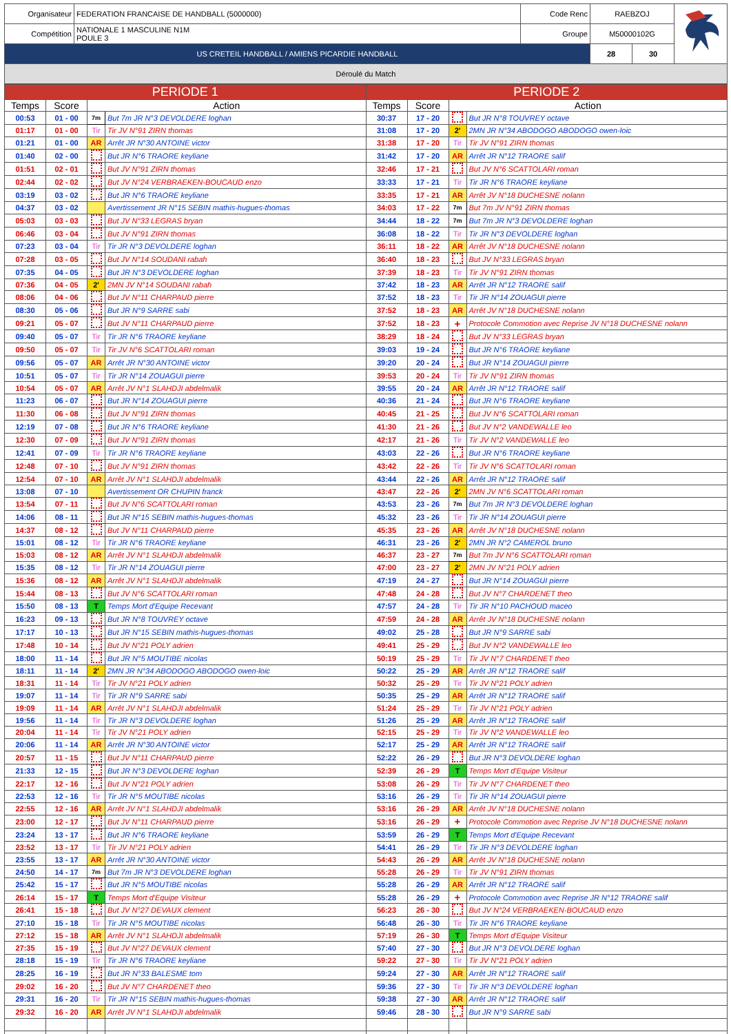| Organisateur | FEDERATION FRANCAISE DE HANDBALL (5000000) | Code Renc | RAEBZOJ | | |
| Compétition | NATIONALE 1 MASCULINE N1M POULE 3 | Groupe | M50000102G | | |
| US CRETEIL HANDBALL / AMIENS PICARDIE HANDBALL | | | 28 | 30 | |
| Déroulé du Match | | | | | |
| PERIODE 1 | | | | PERIODE 2 | | | |
| Temps | Score | Action | | Temps | Score | Action | |
| 00:53 | 01 - 00 | 7m | But 7m JR N°3 DEVOLDERE loghan | 30:37 | 17 - 20 | | But JR N°8 TOUVREY octave |
| 01:17 | 01 - 00 | Tir | Tir JV N°91 ZIRN thomas | 31:08 | 17 - 20 | 2' | 2MN JR N°34 ABODOGO ABODOGO owen-loic |
| 01:21 | 01 - 00 | AR | Arrêt JR N°30 ANTOINE victor | 31:38 | 17 - 20 | Tir | Tir JV N°91 ZIRN thomas |
| 01:40 | 02 - 00 | | But JR N°6 TRAORE keyliane | 31:42 | 17 - 20 | AR | Arrêt JR N°12 TRAORE salif |
| 01:51 | 02 - 01 | | But JV N°91 ZIRN thomas | 32:46 | 17 - 21 | | But JV N°6 SCATTOLARI roman |
| 02:44 | 02 - 02 | | But JV N°24 VERBRAEKEN-BOUCAUD enzo | 33:33 | 17 - 21 | Tir | Tir JR N°6 TRAORE keyliane |
| 03:19 | 03 - 02 | | But JR N°6 TRAORE keyliane | 33:35 | 17 - 21 | AR | Arrêt JV N°18 DUCHESNE nolann |
| 04:37 | 03 - 02 | | Avertissement JR N°15 SEBIN mathis-hugues-thomas | 34:03 | 17 - 22 | 7m | But 7m JV N°91 ZIRN thomas |
| 05:03 | 03 - 03 | | But JV N°33 LEGRAS bryan | 34:44 | 18 - 22 | 7m | But 7m JR N°3 DEVOLDERE loghan |
| 06:46 | 03 - 04 | | But JV N°91 ZIRN thomas | 36:08 | 18 - 22 | Tir | Tir JR N°3 DEVOLDERE loghan |
| 07:23 | 03 - 04 | Tir | Tir JR N°3 DEVOLDERE loghan | 36:11 | 18 - 22 | AR | Arrêt JV N°18 DUCHESNE nolann |
| 07:28 | 03 - 05 | | But JV N°14 SOUDANI rabah | 36:40 | 18 - 23 | | But JV N°33 LEGRAS bryan |
| 07:35 | 04 - 05 | | But JR N°3 DEVOLDERE loghan | 37:39 | 18 - 23 | Tir | Tir JV N°91 ZIRN thomas |
| 07:36 | 04 - 05 | 2' | 2MN JV N°14 SOUDANI rabah | 37:42 | 18 - 23 | AR | Arrêt JR N°12 TRAORE salif |
| 08:06 | 04 - 06 | | But JV N°11 CHARPAUD pierre | 37:52 | 18 - 23 | Tir | Tir JR N°14 ZOUAGUI pierre |
| 08:30 | 05 - 06 | | But JR N°9 SARRE sabi | 37:52 | 18 - 23 | AR | Arrêt JV N°18 DUCHESNE nolann |
| 09:21 | 05 - 07 | | But JV N°11 CHARPAUD pierre | 37:52 | 18 - 23 | + | Protocole Commotion avec Reprise JV N°18 DUCHESNE nolann |
| 09:40 | 05 - 07 | Tir | Tir JR N°6 TRAORE keyliane | 38:29 | 18 - 24 | | But JV N°33 LEGRAS bryan |
| 09:50 | 05 - 07 | Tir | Tir JV N°6 SCATTOLARI roman | 39:03 | 19 - 24 | | But JR N°6 TRAORE keyliane |
| 09:56 | 05 - 07 | AR | Arrêt JR N°30 ANTOINE victor | 39:20 | 20 - 24 | | But JR N°14 ZOUAGUI pierre |
| 10:51 | 05 - 07 | Tir | Tir JR N°14 ZOUAGUI pierre | 39:53 | 20 - 24 | Tir | Tir JV N°91 ZIRN thomas |
| 10:54 | 05 - 07 | AR | Arrêt JV N°1 SLAHDJI abdelmalik | 39:55 | 20 - 24 | AR | Arrêt JR N°12 TRAORE salif |
| 11:23 | 06 - 07 | | But JR N°14 ZOUAGUI pierre | 40:36 | 21 - 24 | | But JR N°6 TRAORE keyliane |
| 11:30 | 06 - 08 | | But JV N°91 ZIRN thomas | 40:45 | 21 - 25 | | But JV N°6 SCATTOLARI roman |
| 12:19 | 07 - 08 | | But JR N°6 TRAORE keyliane | 41:30 | 21 - 26 | | But JV N°2 VANDEWALLE leo |
| 12:30 | 07 - 09 | | But JV N°91 ZIRN thomas | 42:17 | 21 - 26 | Tir | Tir JV N°2 VANDEWALLE leo |
| 12:41 | 07 - 09 | Tir | Tir JR N°6 TRAORE keyliane | 43:03 | 22 - 26 | | But JR N°6 TRAORE keyliane |
| 12:48 | 07 - 10 | | But JV N°91 ZIRN thomas | 43:42 | 22 - 26 | Tir | Tir JV N°6 SCATTOLARI roman |
| 12:54 | 07 - 10 | AR | Arrêt JV N°1 SLAHDJI abdelmalik | 43:44 | 22 - 26 | AR | Arrêt JR N°12 TRAORE salif |
| 13:08 | 07 - 10 | | Avertissement OR CHUPIN franck | 43:47 | 22 - 26 | 2' | 2MN JV N°6 SCATTOLARI roman |
| 13:54 | 07 - 11 | | But JV N°6 SCATTOLARI roman | 43:53 | 23 - 26 | 7m | But 7m JR N°3 DEVOLDERE loghan |
| 14:06 | 08 - 11 | | But JR N°15 SEBIN mathis-hugues-thomas | 45:32 | 23 - 26 | Tir | Tir JR N°14 ZOUAGUI pierre |
| 14:37 | 08 - 12 | | But JV N°11 CHARPAUD pierre | 45:35 | 23 - 26 | AR | Arrêt JV N°18 DUCHESNE nolann |
| 15:01 | 08 - 12 | Tir | Tir JR N°6 TRAORE keyliane | 46:31 | 23 - 26 | 2' | 2MN JR N°2 CAMEROL bruno |
| 15:03 | 08 - 12 | AR | Arrêt JV N°1 SLAHDJI abdelmalik | 46:37 | 23 - 27 | 7m | But 7m JV N°6 SCATTOLARI roman |
| 15:35 | 08 - 12 | Tir | Tir JR N°14 ZOUAGUI pierre | 47:00 | 23 - 27 | 2' | 2MN JV N°21 POLY adrien |
| 15:36 | 08 - 12 | AR | Arrêt JV N°1 SLAHDJI abdelmalik | 47:19 | 24 - 27 | | But JR N°14 ZOUAGUI pierre |
| 15:44 | 08 - 13 | | But JV N°6 SCATTOLARI roman | 47:48 | 24 - 28 | | But JV N°7 CHARDENET theo |
| 15:50 | 08 - 13 | T | Temps Mort d'Equipe Recevant | 47:57 | 24 - 28 | Tir | Tir JR N°10 PACHOUD maceo |
| 16:23 | 09 - 13 | | But JR N°8 TOUVREY octave | 47:59 | 24 - 28 | AR | Arrêt JV N°18 DUCHESNE nolann |
| 17:17 | 10 - 13 | | But JR N°15 SEBIN mathis-hugues-thomas | 49:02 | 25 - 28 | | But JR N°9 SARRE sabi |
| 17:48 | 10 - 14 | | But JV N°21 POLY adrien | 49:41 | 25 - 29 | | But JV N°2 VANDEWALLE leo |
| 18:00 | 11 - 14 | | But JR N°5 MOUTIBE nicolas | 50:19 | 25 - 29 | Tir | Tir JV N°7 CHARDENET theo |
| 18:11 | 11 - 14 | 2' | 2MN JR N°34 ABODOGO ABODOGO owen-loic | 50:22 | 25 - 29 | AR | Arrêt JR N°12 TRAORE salif |
| 18:31 | 11 - 14 | Tir | Tir JV N°21 POLY adrien | 50:32 | 25 - 29 | Tir | Tir JV N°21 POLY adrien |
| 19:07 | 11 - 14 | Tir | Tir JR N°9 SARRE sabi | 50:35 | 25 - 29 | AR | Arrêt JR N°12 TRAORE salif |
| 19:09 | 11 - 14 | AR | Arrêt JV N°1 SLAHDJI abdelmalik | 51:24 | 25 - 29 | Tir | Tir JV N°21 POLY adrien |
| 19:56 | 11 - 14 | Tir | Tir JR N°3 DEVOLDERE loghan | 51:26 | 25 - 29 | AR | Arrêt JR N°12 TRAORE salif |
| 20:04 | 11 - 14 | Tir | Tir JV N°21 POLY adrien | 52:15 | 25 - 29 | Tir | Tir JV N°2 VANDEWALLE leo |
| 20:06 | 11 - 14 | AR | Arrêt JR N°30 ANTOINE victor | 52:17 | 25 - 29 | AR | Arrêt JR N°12 TRAORE salif |
| 20:57 | 11 - 15 | | But JV N°11 CHARPAUD pierre | 52:22 | 26 - 29 | | But JR N°3 DEVOLDERE loghan |
| 21:33 | 12 - 15 | | But JR N°3 DEVOLDERE loghan | 52:39 | 26 - 29 | T | Temps Mort d'Equipe Visiteur |
| 22:17 | 12 - 16 | | But JV N°21 POLY adrien | 53:08 | 26 - 29 | Tir | Tir JV N°7 CHARDENET theo |
| 22:53 | 12 - 16 | Tir | Tir JR N°5 MOUTIBE nicolas | 53:16 | 26 - 29 | Tir | Tir JR N°14 ZOUAGUI pierre |
| 22:55 | 12 - 16 | AR | Arrêt JV N°1 SLAHDJI abdelmalik | 53:16 | 26 - 29 | AR | Arrêt JV N°18 DUCHESNE nolann |
| 23:00 | 12 - 17 | | But JV N°11 CHARPAUD pierre | 53:16 | 26 - 29 | + | Protocole Commotion avec Reprise JV N°18 DUCHESNE nolann |
| 23:24 | 13 - 17 | | But JR N°6 TRAORE keyliane | 53:59 | 26 - 29 | T | Temps Mort d'Equipe Recevant |
| 23:52 | 13 - 17 | Tir | Tir JV N°21 POLY adrien | 54:41 | 26 - 29 | Tir | Tir JR N°3 DEVOLDERE loghan |
| 23:55 | 13 - 17 | AR | Arrêt JR N°30 ANTOINE victor | 54:43 | 26 - 29 | AR | Arrêt JV N°18 DUCHESNE nolann |
| 24:50 | 14 - 17 | 7m | But 7m JR N°3 DEVOLDERE loghan | 55:28 | 26 - 29 | Tir | Tir JV N°91 ZIRN thomas |
| 25:42 | 15 - 17 | | But JR N°5 MOUTIBE nicolas | 55:28 | 26 - 29 | AR | Arrêt JR N°12 TRAORE salif |
| 26:14 | 15 - 17 | T | Temps Mort d'Equipe Visiteur | 55:28 | 26 - 29 | + | Protocole Commotion avec Reprise JR N°12 TRAORE salif |
| 26:41 | 15 - 18 | | But JV N°27 DEVAUX clement | 56:23 | 26 - 30 | | But JV N°24 VERBRAEKEN-BOUCAUD enzo |
| 27:10 | 15 - 18 | Tir | Tir JR N°5 MOUTIBE nicolas | 56:48 | 26 - 30 | Tir | Tir JR N°6 TRAORE keyliane |
| 27:12 | 15 - 18 | AR | Arrêt JV N°1 SLAHDJI abdelmalik | 57:19 | 26 - 30 | T | Temps Mort d'Equipe Visiteur |
| 27:35 | 15 - 19 | | But JV N°27 DEVAUX clement | 57:40 | 27 - 30 | | But JR N°3 DEVOLDERE loghan |
| 28:18 | 15 - 19 | Tir | Tir JR N°6 TRAORE keyliane | 59:22 | 27 - 30 | Tir | Tir JV N°21 POLY adrien |
| 28:25 | 16 - 19 | | But JR N°33 BALESME tom | 59:24 | 27 - 30 | AR | Arrêt JR N°12 TRAORE salif |
| 29:02 | 16 - 20 | | But JV N°7 CHARDENET theo | 59:36 | 27 - 30 | Tir | Tir JR N°3 DEVOLDERE loghan |
| 29:31 | 16 - 20 | Tir | Tir JR N°15 SEBIN mathis-hugues-thomas | 59:38 | 27 - 30 | AR | Arrêt JR N°12 TRAORE salif |
| 29:32 | 16 - 20 | AR | Arrêt JV N°1 SLAHDJI abdelmalik | 59:46 | 28 - 30 | | But JR N°9 SARRE sabi |